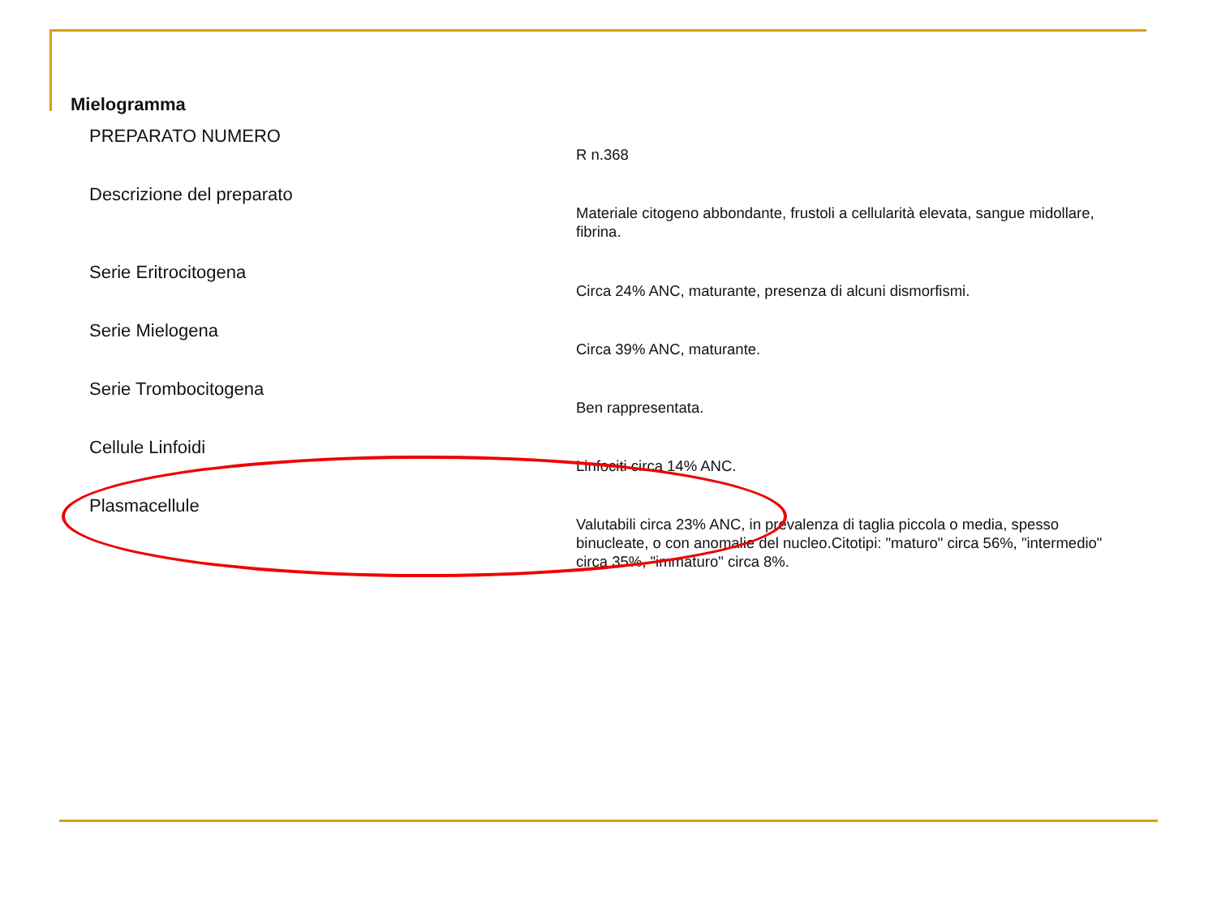Mielogramma
| PREPARATO NUMERO | R n.368 |
| Descrizione del preparato | Materiale citogeno abbondante, frustoli a cellularità elevata, sangue midollare, fibrina. |
| Serie Eritrocitogena | Circa 24% ANC, maturante, presenza di alcuni dismorfismi. |
| Serie Mielogena | Circa 39% ANC, maturante. |
| Serie Trombocitogena | Ben rappresentata. |
| Cellule Linfoidi | Linfociti circa 14% ANC. |
| Plasmacellule | Valutabili circa 23% ANC, in prevalenza di taglia piccola o media, spesso binucleate, o con anomalie del nucleo.Citotipi: "maturo" circa 56%, "intermedio" circa 35%, "immaturo" circa 8%. |